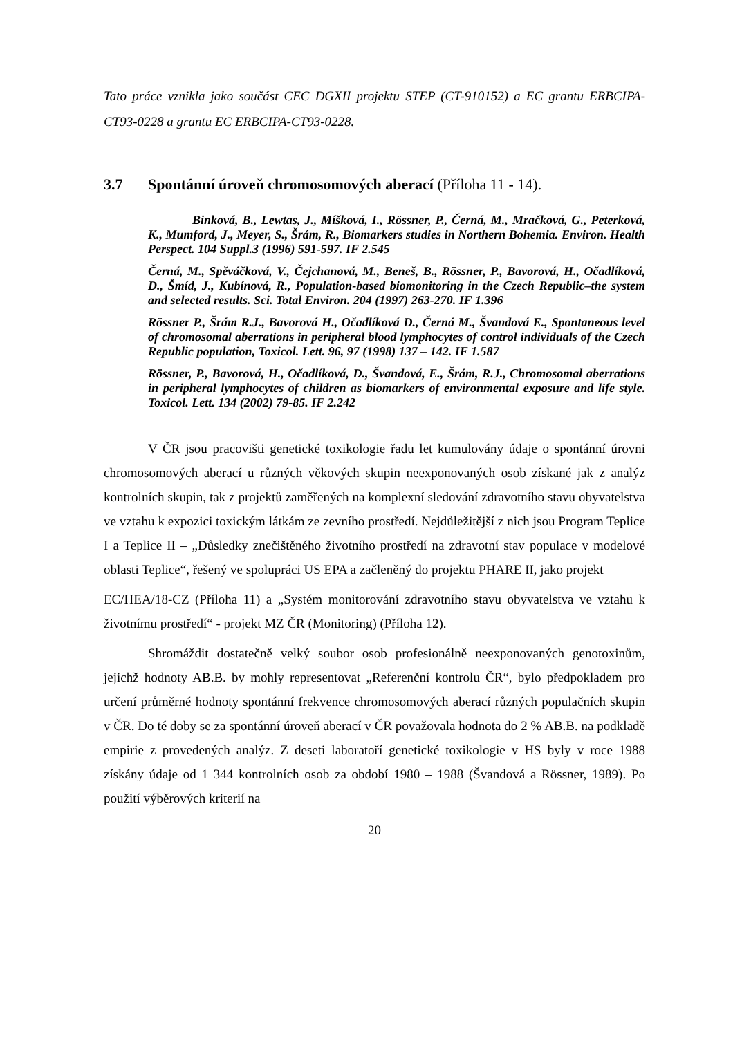Tato práce vznikla jako součást CEC DGXII projektu STEP (CT-910152) a EC grantu ERBCIPA-CT93-0228 a grantu EC ERBCIPA-CT93-0228.
3.7 Spontánní úroveň chromosomových aberací (Příloha 11 - 14).
Binková, B., Lewtas, J., Míšková, I., Rössner, P., Černá, M., Mračková, G., Peterková, K., Mumford, J., Meyer, S., Šrám, R., Biomarkers studies in Northern Bohemia. Environ. Health Perspect. 104 Suppl.3 (1996) 591-597. IF 2.545
Černá, M., Spěváčková, V., Čejchanová, M., Beneš, B., Rössner, P., Bavorová, H., Očadlíková, D., Šmíd, J., Kubínová, R., Population-based biomonitoring in the Czech Republic–the system and selected results. Sci. Total Environ. 204 (1997) 263-270. IF 1.396
Rössner P., Šrám R.J., Bavorová H., Očadlíková D., Černá M., Švandová E., Spontaneous level of chromosomal aberrations in peripheral blood lymphocytes of control individuals of the Czech Republic population, Toxicol. Lett. 96, 97 (1998) 137 – 142. IF 1.587
Rössner, P., Bavorová, H., Očadlíková, D., Švandová, E., Šrám, R.J., Chromosomal aberrations in peripheral lymphocytes of children as biomarkers of environmental exposure and life style. Toxicol. Lett. 134 (2002) 79-85. IF 2.242
V ČR jsou pracovišti genetické toxikologie řadu let kumulovány údaje o spontánní úrovni chromosomových aberací u různých věkových skupin neexponovaných osob získané jak z analýz kontrolních skupin, tak z projektů zaměřených na komplexní sledování zdravotního stavu obyvatelstva ve vztahu k expozici toxickým látkám ze zevního prostředí. Nejdůležitější z nich jsou Program Teplice I a Teplice II – „Důsledky znečištěného životního prostředí na zdravotní stav populace v modelové oblasti Teplice“, řešený ve spolupráci US EPA a začleněný do projektu PHARE II, jako projekt
EC/HEA/18-CZ (Příloha 11) a „Systém monitorování zdravotního stavu obyvatelstva ve vztahu k životnímu prostředí“ - projekt MZ ČR (Monitoring) (Příloha 12).
Shromáždit dostatečně velký soubor osob profesionálně neexponovaných genotoxinům, jejichž hodnoty AB.B. by mohly representovat „Referenční kontrolu ČR“, bylo předpokladem pro určení průměrné hodnoty spontánní frekvence chromosomových aberací různých populačních skupin v ČR. Do té doby se za spontánní úroveň aberací v ČR považovala hodnota do 2 % AB.B. na podkladě empirie z provedených analýz. Z deseti laboratoří genetické toxikologie v HS byly v roce 1988 získány údaje od 1 344 kontrolních osob za období 1980 – 1988 (Švandová a Rössner, 1989). Po použití výběrových kriterií na
20